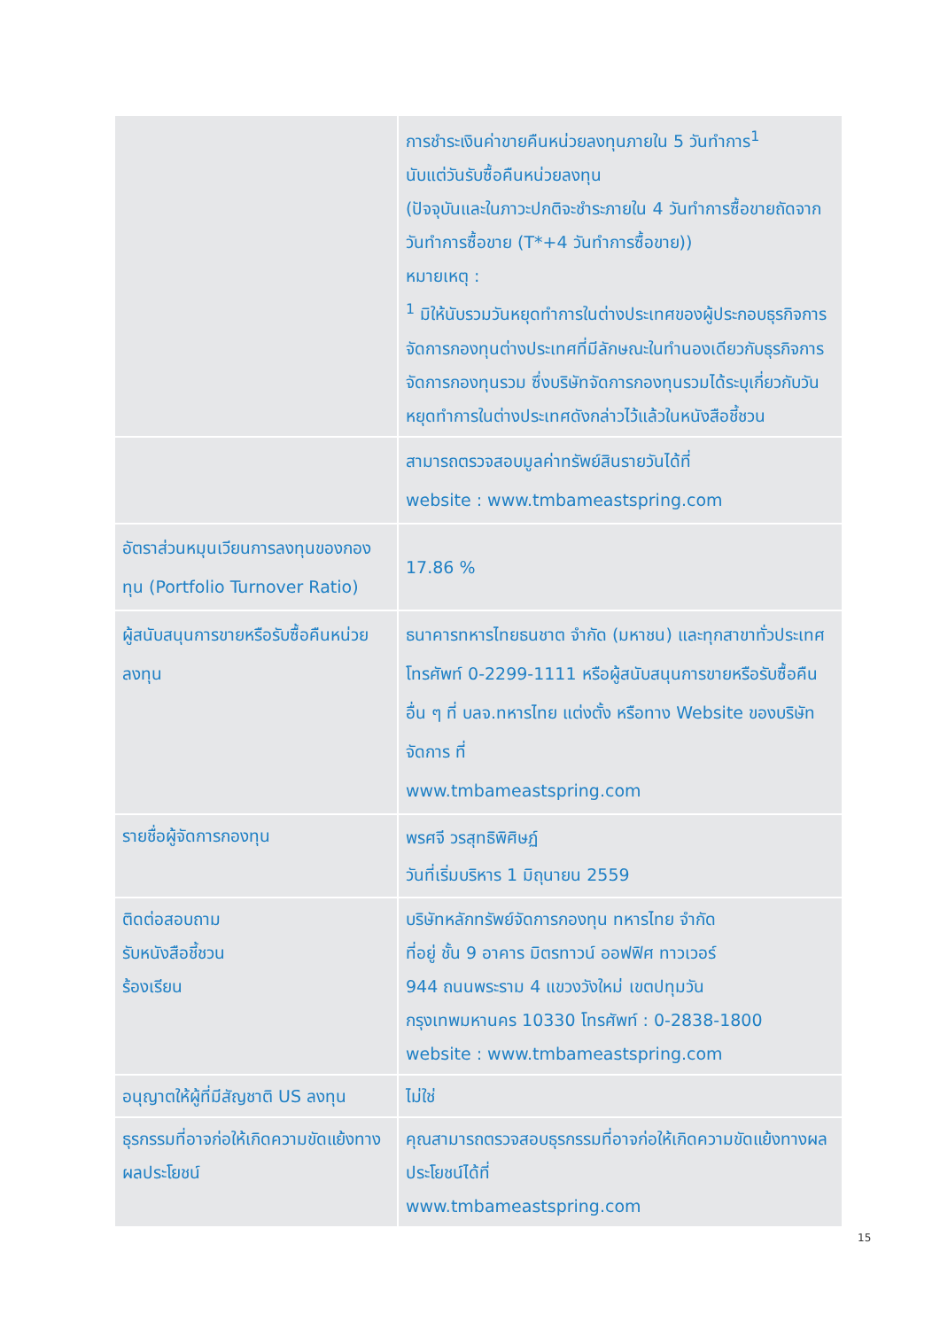| | การชำระเงินค่าขายคืนหน่วยลงทุนภายใน 5 วันทำการ<sup>1</sup> นับแต่วันรับซื้อคืนหน่วยลงทุน (ปัจจุบันและในภาวะปกติจะชำระภายใน 4 วันทำการซื้อขายถัดจากวันทำการซื้อขาย (T*+4 วันทำการซื้อขาย)) หมายเหตุ : <sup>1</sup> มิให้นับรวมวันหยุดทำการในต่างประเทศของผู้ประกอบธุรกิจการจัดการกองทุนต่างประเทศที่มีลักษณะในทำนองเดียวกับธุรกิจการจัดการกองทุนรวม ซึ่งบริษัทจัดการกองทุนรวมได้ระบุเกี่ยวกับวันหยุดทำการในต่างประเทศดังกล่าวไว้แล้วในหนังสือชี้ชวน |
| | สามารถตรวจสอบมูลค่าทรัพย์สินรายวันได้ที่ website : www.tmbameastspring.com |
| อัตราส่วนหมุนเวียนการลงทุนของกองทุน (Portfolio Turnover Ratio) | 17.86 % |
| ผู้สนับสนุนการขายหรือรับซื้อคืนหน่วยลงทุน | ธนาคารทหารไทยธนชาต จำกัด (มหาชน) และทุกสาขาทั่วประเทศ โทรศัพท์ 0-2299-1111 หรือผู้สนับสนุนการขายหรือรับซื้อคืนอื่น ๆ ที่ บลจ.ทหารไทย แต่งตั้ง หรือทาง Website ของบริษัทจัดการ ที่ www.tmbameastspring.com |
| รายชื่อผู้จัดการกองทุน | พรศจี วรสุทธิพิศิษฏ์ วันที่เริ่มบริหาร 1 มิถุนายน 2559 |
| ติดต่อสอบถาม รับหนังสือชี้ชวน ร้องเรียน | บริษัทหลักทรัพย์จัดการกองทุน ทหารไทย จำกัด ที่อยู่ ชั้น 9 อาคาร มิตรทาวน์ ออฟฟิศ ทาวเวอร์ 944 ถนนพระราม 4 แขวงวังใหม่ เขตปทุมวัน กรุงเทพมหานคร 10330 โทรศัพท์ : 0-2838-1800 website : www.tmbameastspring.com |
| อนุญาตให้ผู้ที่มีสัญชาติ US ลงทุน | ไม่ใช่ |
| ธุรกรรมที่อาจก่อให้เกิดความขัดแย้งทางผลประโยชน์ | คุณสามารถตรวจสอบธุรกรรมที่อาจก่อให้เกิดความขัดแย้งทางผลประโยชน์ได้ที่ www.tmbameastspring.com |
15